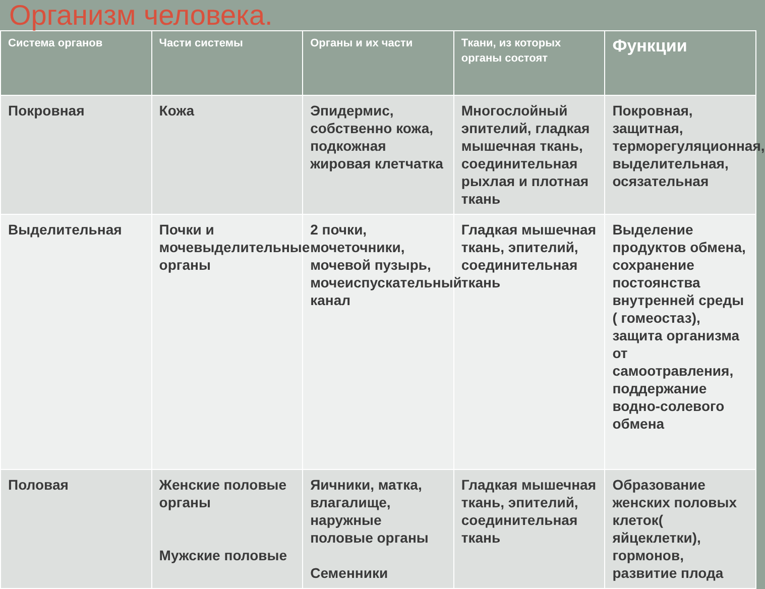Организм человека.
| Система органов | Части системы | Органы и их части | Ткани, из которых органы состоят | Функции |
| --- | --- | --- | --- | --- |
| Покровная | Кожа | Эпидермис, собственно кожа, подкожная жировая клетчатка | Многослойный эпителий, гладкая мышечная ткань, соединительная рыхлая и плотная ткань | Покровная, защитная, терморегуляционная, выделительная, осязательная |
| Выделительная | Почки и мочевыделительные органы | 2 почки, мочеточники, мочевой пузырь, мочеиспускательный канал | Гладкая мышечная ткань, эпителий, соединительная ткань | Выделение продуктов обмена, сохранение постоянства внутренней среды ( гомеостаз), защита организма от самоотравления, поддержание водно-солевого обмена |
| Половая | Женские половые органы Мужские половые | Яичники, матка, влагалище, наружные половые органы Семенники | Гладкая мышечная ткань, эпителий, соединительная ткань | Образование женских половых клеток( яйцеклетки), гормонов, развитие плода |